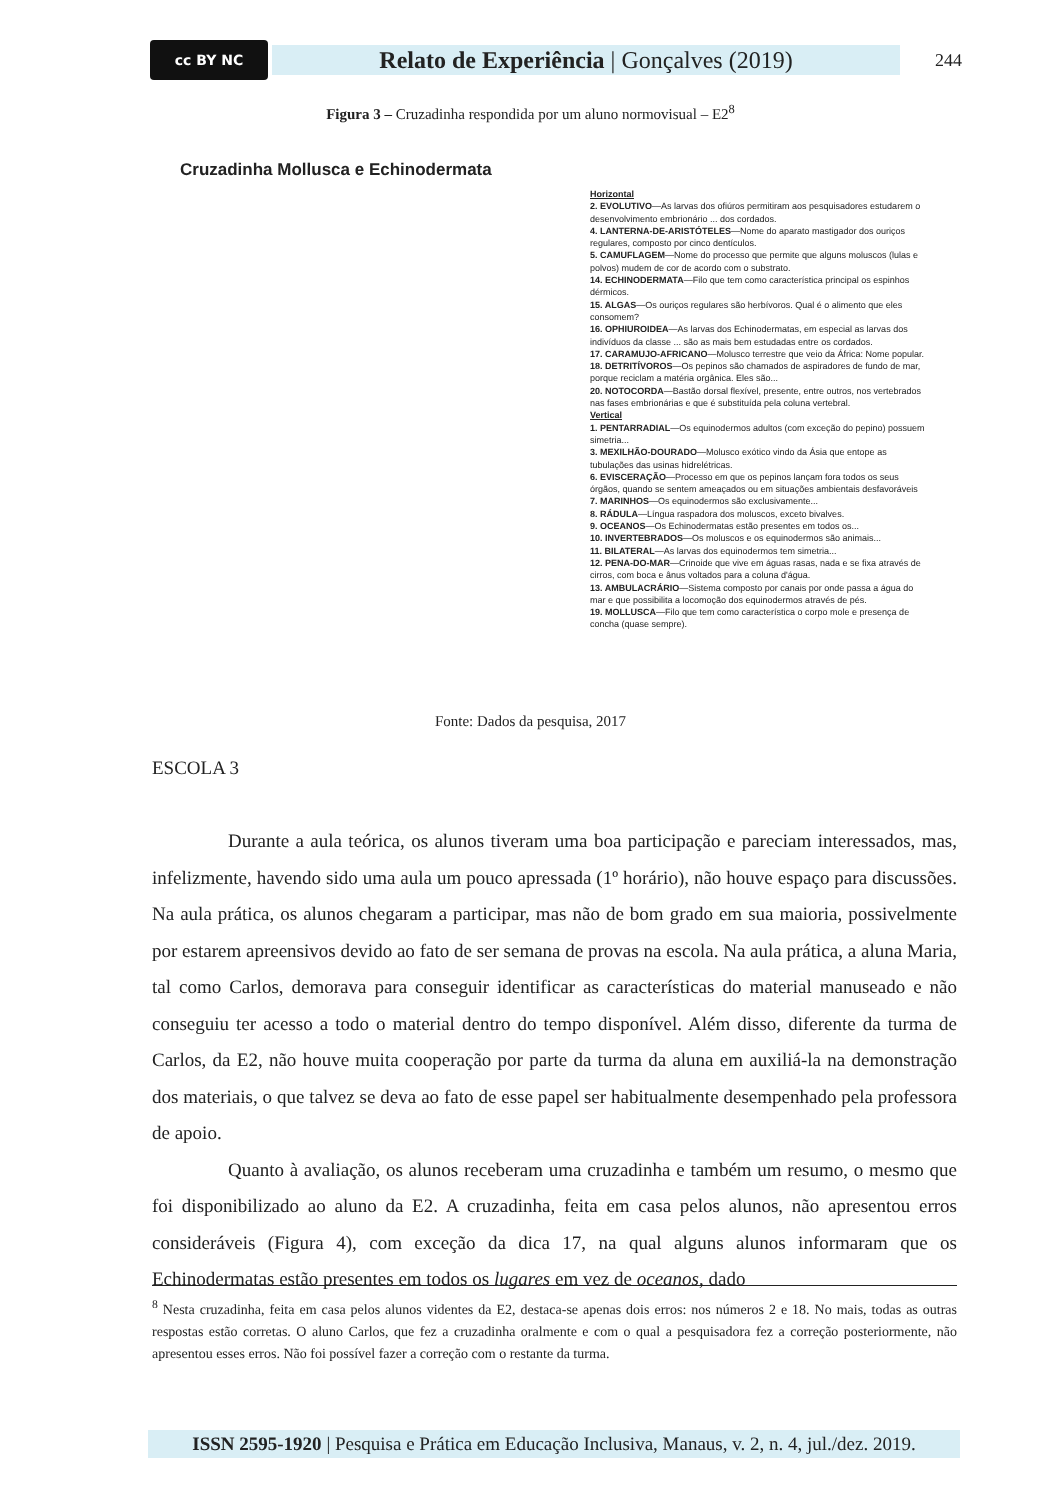cc BY NC
Relato de Experiência | Gonçalves (2019)
244
Figura 3 – Cruzadinha respondida por um aluno normovisual – E2<sup>8</sup>
Cruzadinha Mollusca e Echinodermata
Horizontal
2. EVOLUTIVO—As larvas dos ofiúros permitiram aos pesquisadores estudarem o desenvolvimento embrionário ... dos cordados.
4. LANTERNA-DE-ARISTÓTELES—Nome do aparato mastigador dos ouriços regulares, composto por cinco dentículos.
5. CAMUFLAGEM—Nome do processo que permite que alguns moluscos (lulas e polvos) mudem de cor de acordo com o substrato.
14. ECHINODERMATA—Filo que tem como característica principal os espinhos dérmicos.
15. ALGAS—Os ouriços regulares são herbívoros. Qual é o alimento que eles consomem?
16. OPHIUROIDEA—As larvas dos Echinodermatas, em especial as larvas dos indivíduos da classe ... são as mais bem estudadas entre os cordados.
17. CARAMUJO-AFRICANO—Molusco terrestre que veio da África: Nome popular.
18. DETRITÍVOROS—Os pepinos são chamados de aspiradores de fundo de mar, porque reciclam a matéria orgânica. Eles são...
20. NOTOCORDA—Bastão dorsal flexível, presente, entre outros, nos vertebrados nas fases embrionárias e que é substituída pela coluna vertebral.
Vertical
1. PENTARRADIAL—Os equinodermos adultos (com exceção do pepino) possuem simetria...
3. MEXILHÃO-DOURADO—Molusco exótico vindo da Ásia que entope as tubulações das usinas hidrelétricas.
6. EVISCERAÇÃO—Processo em que os pepinos lançam fora todos os seus órgãos, quando se sentem ameaçados ou em situações ambientais desfavoráveis
7. MARINHOS—Os equinodermos são exclusivamente...
8. RÁDULA—Língua raspadora dos moluscos, exceto bivalves.
9. OCEANOS—Os Echinodermatas estão presentes em todos os...
10. INVERTEBRADOS—Os moluscos e os equinodermos são animais...
11. BILATERAL—As larvas dos equinodermos tem simetria...
12. PENA-DO-MAR—Crinoide que vive em águas rasas, nada e se fixa através de cirros, com boca e ânus voltados para a coluna d'água.
13. AMBULACRÁRIO—Sistema composto por canais por onde passa a água do mar e que possibilita a locomoção dos equinodermos através de pés.
19. MOLLUSCA—Filo que tem como característica o corpo mole e presença de concha (quase sempre).
Fonte: Dados da pesquisa, 2017
ESCOLA 3
Durante a aula teórica, os alunos tiveram uma boa participação e pareciam interessados, mas, infelizmente, havendo sido uma aula um pouco apressada (1º horário), não houve espaço para discussões. Na aula prática, os alunos chegaram a participar, mas não de bom grado em sua maioria, possivelmente por estarem apreensivos devido ao fato de ser semana de provas na escola. Na aula prática, a aluna Maria, tal como Carlos, demorava para conseguir identificar as características do material manuseado e não conseguiu ter acesso a todo o material dentro do tempo disponível. Além disso, diferente da turma de Carlos, da E2, não houve muita cooperação por parte da turma da aluna em auxiliá-la na demonstração dos materiais, o que talvez se deva ao fato de esse papel ser habitualmente desempenhado pela professora de apoio.
Quanto à avaliação, os alunos receberam uma cruzadinha e também um resumo, o mesmo que foi disponibilizado ao aluno da E2. A cruzadinha, feita em casa pelos alunos, não apresentou erros consideráveis (Figura 4), com exceção da dica 17, na qual alguns alunos informaram que os Echinodermatas estão presentes em todos os lugares em vez de oceanos, dado
<sup>8</sup> Nesta cruzadinha, feita em casa pelos alunos videntes da E2, destaca-se apenas dois erros: nos números 2 e 18. No mais, todas as outras respostas estão corretas. O aluno Carlos, que fez a cruzadinha oralmente e com o qual a pesquisadora fez a correção posteriormente, não apresentou esses erros. Não foi possível fazer a correção com o restante da turma.
ISSN 2595-1920 | Pesquisa e Prática em Educação Inclusiva, Manaus, v. 2, n. 4, jul./dez. 2019.